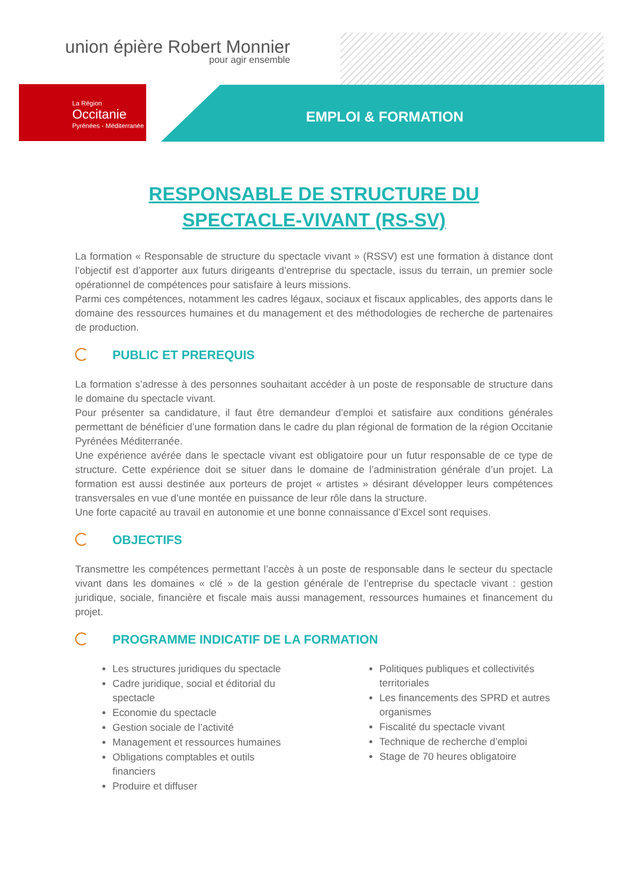union épière Robert Monnier
pour agir ensemble
La Région
Occitanie
Pyrénées - Méditerranée
EMPLOI & FORMATION
RESPONSABLE DE STRUCTURE DU
SPECTACLE-VIVANT (RS-SV)
La formation « Responsable de structure du spectacle vivant » (RSSV) est une formation à distance dont l’objectif est d’apporter aux futurs dirigeants d’entreprise du spectacle, issus du terrain, un premier socle opérationnel de compétences pour satisfaire à leurs missions.
Parmi ces compétences, notamment les cadres légaux, sociaux et fiscaux applicables, des apports dans le domaine des ressources humaines et du management et des méthodologies de recherche de partenaires de production.
PUBLIC ET PREREQUIS
La formation s’adresse à des personnes souhaitant accéder à un poste de responsable de structure dans le domaine du spectacle vivant.
Pour présenter sa candidature, il faut être demandeur d’emploi et satisfaire aux conditions générales permettant de bénéficier d’une formation dans le cadre du plan régional de formation de la région Occitanie Pyrénées Méditerranée.
Une expérience avérée dans le spectacle vivant est obligatoire pour un futur responsable de ce type de structure. Cette expérience doit se situer dans le domaine de l’administration générale d’un projet. La formation est aussi destinée aux porteurs de projet « artistes » désirant développer leurs compétences transversales en vue d’une montée en puissance de leur rôle dans la structure.
Une forte capacité au travail en autonomie et une bonne connaissance d’Excel sont requises.
OBJECTIFS
Transmettre les compétences permettant l’accès à un poste de responsable dans le secteur du spectacle vivant dans les domaines « clé » de la gestion générale de l’entreprise du spectacle vivant : gestion juridique, sociale, financière et fiscale mais aussi management, ressources humaines et financement du projet.
PROGRAMME INDICATIF DE LA FORMATION
Les structures juridiques du spectacle
Cadre juridique, social et éditorial du spectacle
Economie du spectacle
Gestion sociale de l’activité
Management et ressources humaines
Obligations comptables et outils financiers
Produire et diffuser
Politiques publiques et collectivités territoriales
Les financements des SPRD et autres organismes
Fiscalité du spectacle vivant
Technique de recherche d’emploi
Stage de 70 heures obligatoire